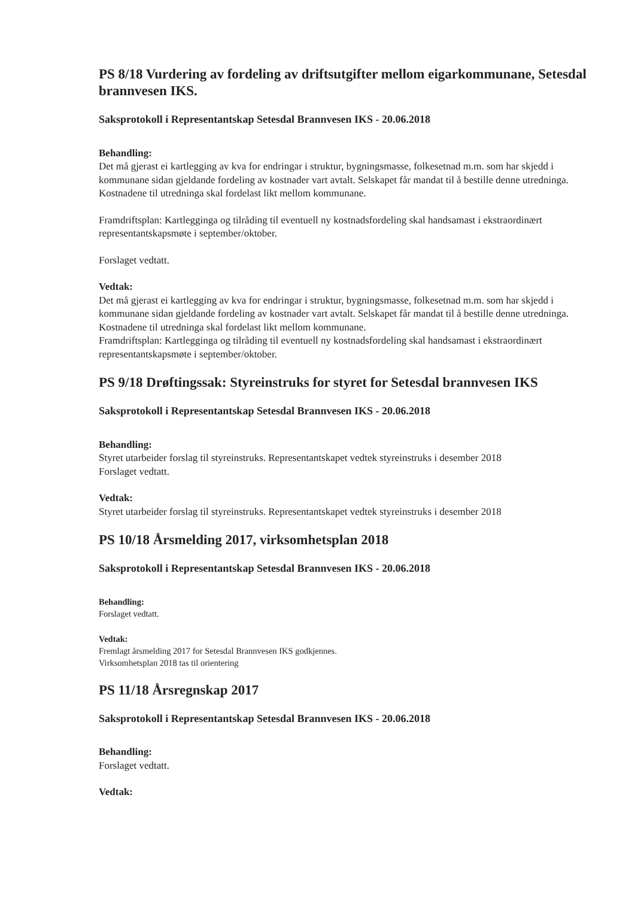PS 8/18 Vurdering av fordeling av driftsutgifter mellom eigarkommunane, Setesdal brannvesen IKS.
Saksprotokoll i Representantskap Setesdal Brannvesen IKS - 20.06.2018
Behandling:
Det må gjerast ei kartlegging av kva for endringar i struktur, bygningsmasse, folkesetnad m.m. som har skjedd i kommunane sidan gjeldande fordeling av kostnader vart avtalt. Selskapet får mandat til å bestille denne utredninga. Kostnadene til utredninga skal fordelast likt mellom kommunane.
Framdriftsplan: Kartlegginga og tilråding til eventuell ny kostnadsfordeling skal handsamast i ekstraordinært representantskapsmøte i september/oktober.
Forslaget vedtatt.
Vedtak:
Det må gjerast ei kartlegging av kva for endringar i struktur, bygningsmasse, folkesetnad m.m. som har skjedd i kommunane sidan gjeldande fordeling av kostnader vart avtalt. Selskapet får mandat til å bestille denne utredninga. Kostnadene til utredninga skal fordelast likt mellom kommunane.
Framdriftsplan: Kartlegginga og tilråding til eventuell ny kostnadsfordeling skal handsamast i ekstraordinært representantskapsmøte i september/oktober.
PS 9/18 Drøftingssak: Styreinstruks for styret for Setesdal brannvesen IKS
Saksprotokoll i Representantskap Setesdal Brannvesen IKS - 20.06.2018
Behandling:
Styret utarbeider forslag til styreinstruks. Representantskapet vedtek styreinstruks i desember 2018
Forslaget vedtatt.
Vedtak:
Styret utarbeider forslag til styreinstruks. Representantskapet vedtek styreinstruks i desember 2018
PS 10/18 Årsmelding 2017, virksomhetsplan 2018
Saksprotokoll i Representantskap Setesdal Brannvesen IKS - 20.06.2018
Behandling:
Forslaget vedtatt.
Vedtak:
Fremlagt årsmelding 2017 for Setesdal Brannvesen IKS godkjennes.
Virksomhetsplan 2018 tas til orientering
PS 11/18 Årsregnskap 2017
Saksprotokoll i Representantskap Setesdal Brannvesen IKS - 20.06.2018
Behandling:
Forslaget vedtatt.
Vedtak: